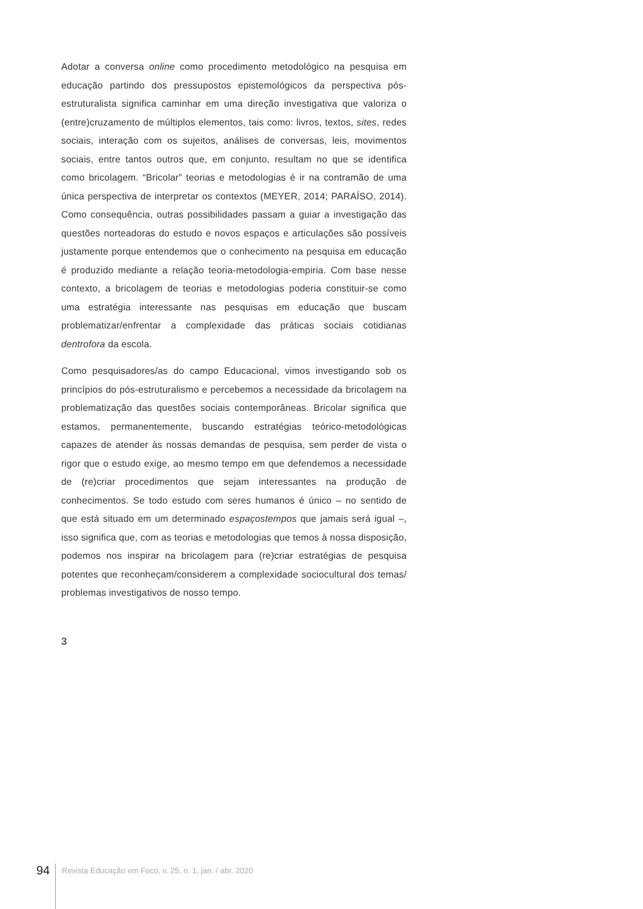Adotar a conversa online como procedimento metodológico na pesquisa em educação partindo dos pressupostos epistemológicos da perspectiva pós-estruturalista significa caminhar em uma direção investigativa que valoriza o (entre)cruzamento de múltiplos elementos, tais como: livros, textos, sites, redes sociais, interação com os sujeitos, análises de conversas, leis, movimentos sociais, entre tantos outros que, em conjunto, resultam no que se identifica como bricolagem. “Bricolar” teorias e metodologias é ir na contramão de uma única perspectiva de interpretar os contextos (MEYER, 2014; PARAÍSO, 2014). Como consequência, outras possibilidades passam a guiar a investigação das questões norteadoras do estudo e novos espaços e articulações são possíveis justamente porque entendemos que o conhecimento na pesquisa em educação é produzido mediante a relação teoria-metodologia-empiria. Com base nesse contexto, a bricolagem de teorias e metodologias poderia constituir-se como uma estratégia interessante nas pesquisas em educação que buscam problematizar/enfrentar a complexidade das práticas sociais cotidianas dentrofora da escola.
Como pesquisadores/as do campo Educacional, vimos investigando sob os princípios do pós-estruturalismo e percebemos a necessidade da bricolagem na problematização das questões sociais contemporâneas. Bricolar significa que estamos, permanentemente, buscando estratégias teórico-metodológicas capazes de atender às nossas demandas de pesquisa, sem perder de vista o rigor que o estudo exige, ao mesmo tempo em que defendemos a necessidade de (re)criar procedimentos que sejam interessantes na produção de conhecimentos. Se todo estudo com seres humanos é único – no sentido de que está situado em um determinado espaçostempos que jamais será igual –, isso significa que, com as teorias e metodologias que temos à nossa disposição, podemos nos inspirar na bricolagem para (re)criar estratégias de pesquisa potentes que reconheçam/considerem a complexidade sociocultural dos temas/ problemas investigativos de nosso tempo.
3
94 Revista Educação em Foco, v. 25, n. 1, jan. / abr. 2020